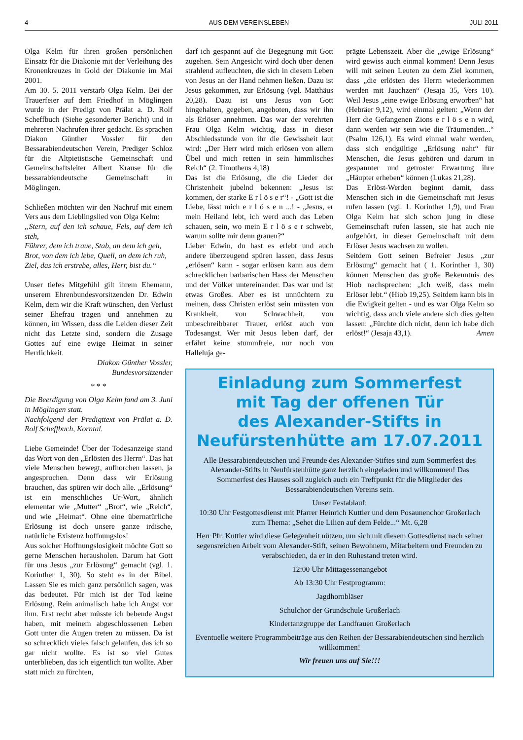4 AUS DEM VEREINSLEBEN JULI 2011
Olga Kelm für ihren großen persönlichen Einsatz für die Diakonie mit der Verleihung des Kronenkreuzes in Gold der Diakonie im Mai 2001.
Am 30. 5. 2011 verstarb Olga Kelm. Bei der Trauerfeier auf dem Friedhof in Möglingen wurde in der Predigt von Prälat a. D. Rolf Scheffbuch (Siehe gesonderter Bericht) und in mehreren Nachrufen ihrer gedacht. Es sprachen Diakon Günther Vossler für den Bessarabiendeutschen Verein, Prediger Schloz für die Altpietistische Gemeinschaft und Gemeinschaftsleiter Albert Krause für die bessarabiendeutsche Gemeinschaft in Möglingen.
Schließen möchten wir den Nachruf mit einem Vers aus dem Lieblingslied von Olga Kelm:
„Stern, auf den ich schaue, Fels, auf dem ich steh,
Führer, dem ich traue, Stab, an dem ich geh,
Brot, von dem ich lebe, Quell, an dem ich ruh,
Ziel, das ich erstrebe, alles, Herr, bist du.“
Unser tiefes Mitgefühl gilt ihrem Ehemann, unserem Ehrenbundesvorsitzenden Dr. Edwin Kelm, dem wir die Kraft wünschen, den Verlust seiner Ehefrau tragen und annehmen zu können, im Wissen, dass die Leiden dieser Zeit nicht das Letzte sind, sondern die Zusage Gottes auf eine ewige Heimat in seiner Herrlichkeit.
Diakon Günther Vossler,
Bundesvorsitzender
* * *
Die Beerdigung von Olga Kelm fand am 3. Juni in Möglingen statt.
Nachfolgend der Predigttext von Prälat a. D. Rolf Scheffbuch, Korntal.
Liebe Gemeinde! Über der Todesanzeige stand das Wort von den „Erlösten des Herrn“. Das hat viele Menschen bewegt, aufhorchen lassen, ja angesprochen. Denn dass wir Erlösung brauchen, das spüren wir doch alle. „Erlösung“ ist ein menschliches Ur-Wort, ähnlich elementar wie „Mutter“ „Brot“, wie „Reich“, und wie „Heimat“. Ohne eine übernatürliche Erlösung ist doch unsere ganze irdische, natürliche Existenz hoffnungslos!
Aus solcher Hoffnungslosigkeit möchte Gott so gerne Menschen herausholen. Darum hat Gott für uns Jesus „zur Erlösung“ gemacht (vgl. 1. Korinther 1, 30). So steht es in der Bibel. Lassen Sie es mich ganz persönlich sagen, was das bedeutet. Für mich ist der Tod keine Erlösung. Rein animalisch habe ich Angst vor ihm. Erst recht aber müsste ich bebende Angst haben, mit meinem abgeschlossenen Leben Gott unter die Augen treten zu müssen. Da ist so schrecklich vieles falsch gelaufen, das ich so gar nicht wollte. Es ist so viel Gutes unterblieben, das ich eigentlich tun wollte. Aber statt mich zu fürchten,
darf ich gespannt auf die Begegnung mit Gott zugehen. Sein Angesicht wird doch über denen strahlend aufleuchten, die sich in diesem Leben von Jesus an der Hand nehmen ließen. Dazu ist Jesus gekommen, zur Erlösung (vgl. Matthäus 20,28). Dazu ist uns Jesus von Gott hingehalten, gegeben, angeboten, dass wir ihn als Erlöser annehmen. Das war der verehrten Frau Olga Kelm wichtig, dass in dieser Abschiedsstunde von ihr die Gewissheit laut wird: „Der Herr wird mich erlösen von allem Übel und mich retten in sein himmlisches Reich“ (2. Timotheus 4,18)
Das ist die Erlösung, die die Lieder der Christenheit jubelnd bekennen: „Jesus ist kommen, der starke E r l ö s e r“! - „Gott ist die Liebe, lässt mich e r l ö s e n ...! - „Jesus, er mein Heiland lebt, ich werd auch das Leben schauen, sein, wo mein E r l ö s e r schwebt, warum sollte mir denn grauen?“
Lieber Edwin, du hast es erlebt und auch andere überzeugend spüren lassen, dass Jesus „erlösen“ kann - sogar erlösen kann aus dem schrecklichen barbarischen Hass der Menschen und der Völker untereinander. Das war und ist etwas Großes. Aber es ist unnüchtern zu meinen, dass Christen erlöst sein müssten von Krankheit, von Schwachheit, von unbeschreibbarer Trauer, erlöst auch von Todesangst. Wer mit Jesus leben darf, der erfährt keine stummfreie, nur noch von Halleluja ge-
prägte Lebenszeit. Aber die „ewige Erlösung“ wird gewiss auch einmal kommen! Denn Jesus will mit seinen Leuten zu dem Ziel kommen, dass „die erlösten des Herrn wiederkommen werden mit Jauchzen“ (Jesaja 35, Vers 10). Weil Jesus „eine ewige Erlösung erworben“ hat (Hebräer 9,12), wird einmal gelten: „Wenn der Herr die Gefangenen Zions e r l ö s e n wird, dann werden wir sein wie die Träumenden...“ (Psalm 126,1). Es wird einmal wahr werden, dass sich endgültige „Erlösung naht“ für Menschen, die Jesus gehören und darum in gespannter und getroster Erwartung ihre „Häupter erheben“ können (Lukas 21,28).
Das Erlöst-Werden beginnt damit, dass Menschen sich in die Gemeinschaft mit Jesus rufen lassen (vgl. 1. Korinther 1,9), und Frau Olga Kelm hat sich schon jung in diese Gemeinschaft rufen lassen, sie hat auch nie aufgehört, in dieser Gemeinschaft mit dem Erlöser Jesus wachsen zu wollen.
Seitdem Gott seinen Befreier Jesus „zur Erlösung“ gemacht hat ( 1. Korinther 1, 30) können Menschen das große Bekenntnis des Hiob nachsprechen: „Ich weiß, dass mein Erlöser lebt.“ (Hiob 19,25). Seitdem kann bis in die Ewigkeit gelten - und es war Olga Kelm so wichtig, dass auch viele andere sich dies gelten lassen: „Fürchte dich nicht, denn ich habe dich erlöst!“ (Jesaja 43,1). Amen
Einladung zum Sommerfest
mit Tag der offenen Tür
des Alexander-Stifts in
Neufürstenhütte am 17.07.2011
Alle Bessarabiendeutschen und Freunde des Alexander-Stiftes sind zum Sommerfest des Alexander-Stifts in Neufürstenhütte ganz herzlich eingeladen und willkommen! Das Sommerfest des Hauses soll zugleich auch ein Treffpunkt für die Mitglieder des Bessarabiendeutschen Vereins sein.
Unser Festablauf:
10:30 Uhr Festgottesdienst mit Pfarrer Heinrich Kuttler und dem Posaunenchor Großerlach zum Thema: „Sehet die Lilien auf dem Felde...“ Mt. 6,28
Herr Pfr. Kuttler wird diese Gelegenheit nützen, um sich mit diesem Gottesdienst nach seiner segensreichen Arbeit vom Alexander-Stift, seinen Bewohnern, Mitarbeitern und Freunden zu verabschieden, da er in den Ruhestand treten wird.
12:00 Uhr Mittagessenangebot
Ab 13:30 Uhr Festprogramm:
Jagdhornbläser
Schulchor der Grundschule Großerlach
Kindertanzgruppe der Landfrauen Großerlach
Eventuelle weitere Programmbeiträge aus den Reihen der Bessarabiendeutschen sind herzlich willkommen!
Wir freuen uns auf Sie!!!